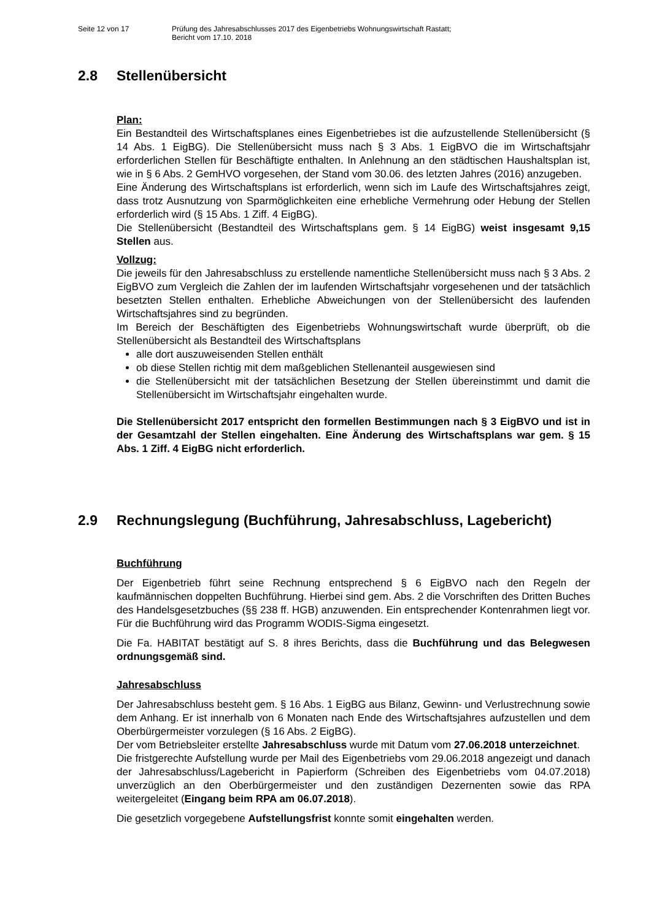Seite 12 von 17 Prüfung des Jahresabschlusses 2017 des Eigenbetriebs Wohnungswirtschaft Rastatt;
Bericht vom 17.10. 2018
2.8 Stellenübersicht
Plan:
Ein Bestandteil des Wirtschaftsplanes eines Eigenbetriebes ist die aufzustellende Stellenübersicht (§ 14 Abs. 1 EigBG). Die Stellenübersicht muss nach § 3 Abs. 1 EigBVO die im Wirtschaftsjahr erforderlichen Stellen für Beschäftigte enthalten. In Anlehnung an den städtischen Haushaltsplan ist, wie in § 6 Abs. 2 GemHVO vorgesehen, der Stand vom 30.06. des letzten Jahres (2016) anzugeben.
Eine Änderung des Wirtschaftsplans ist erforderlich, wenn sich im Laufe des Wirtschaftsjahres zeigt, dass trotz Ausnutzung von Sparmöglichkeiten eine erhebliche Vermehrung oder Hebung der Stellen erforderlich wird (§ 15 Abs. 1 Ziff. 4 EigBG).
Die Stellenübersicht (Bestandteil des Wirtschaftsplans gem. § 14 EigBG) weist insgesamt 9,15 Stellen aus.
Vollzug:
Die jeweils für den Jahresabschluss zu erstellende namentliche Stellenübersicht muss nach § 3 Abs. 2 EigBVO zum Vergleich die Zahlen der im laufenden Wirtschaftsjahr vorgesehenen und der tatsächlich besetzten Stellen enthalten. Erhebliche Abweichungen von der Stellenübersicht des laufenden Wirtschaftsjahres sind zu begründen.
Im Bereich der Beschäftigten des Eigenbetriebs Wohnungswirtschaft wurde überprüft, ob die Stellenübersicht als Bestandteil des Wirtschaftsplans
alle dort auszuweisenden Stellen enthält
ob diese Stellen richtig mit dem maßgeblichen Stellenanteil ausgewiesen sind
die Stellenübersicht mit der tatsächlichen Besetzung der Stellen übereinstimmt und damit die Stellenübersicht im Wirtschaftsjahr eingehalten wurde.
Die Stellenübersicht 2017 entspricht den formellen Bestimmungen nach § 3 EigBVO und ist in der Gesamtzahl der Stellen eingehalten. Eine Änderung des Wirtschaftsplans war gem. § 15 Abs. 1 Ziff. 4 EigBG nicht erforderlich.
2.9 Rechnungslegung (Buchführung, Jahresabschluss, Lagebericht)
Buchführung
Der Eigenbetrieb führt seine Rechnung entsprechend § 6 EigBVO nach den Regeln der kaufmännischen doppelten Buchführung. Hierbei sind gem. Abs. 2 die Vorschriften des Dritten Buches des Handelsgesetzbuches (§§ 238 ff. HGB) anzuwenden. Ein entsprechender Kontenrahmen liegt vor. Für die Buchführung wird das Programm WODIS-Sigma eingesetzt.
Die Fa. HABITAT bestätigt auf S. 8 ihres Berichts, dass die Buchführung und das Belegwesen ordnungsgemäß sind.
Jahresabschluss
Der Jahresabschluss besteht gem. § 16 Abs. 1 EigBG aus Bilanz, Gewinn- und Verlustrechnung sowie dem Anhang. Er ist innerhalb von 6 Monaten nach Ende des Wirtschaftsjahres aufzustellen und dem Oberbürgermeister vorzulegen (§ 16 Abs. 2 EigBG).
Der vom Betriebsleiter erstellte Jahresabschluss wurde mit Datum vom 27.06.2018 unterzeichnet.
Die fristgerechte Aufstellung wurde per Mail des Eigenbetriebs vom 29.06.2018 angezeigt und danach der Jahresabschluss/Lagebericht in Papierform (Schreiben des Eigenbetriebs vom 04.07.2018) unverzüglich an den Oberbürgermeister und den zuständigen Dezernenten sowie das RPA weitergeleitet (Eingang beim RPA am 06.07.2018).
Die gesetzlich vorgegebene Aufstellungsfrist konnte somit eingehalten werden.